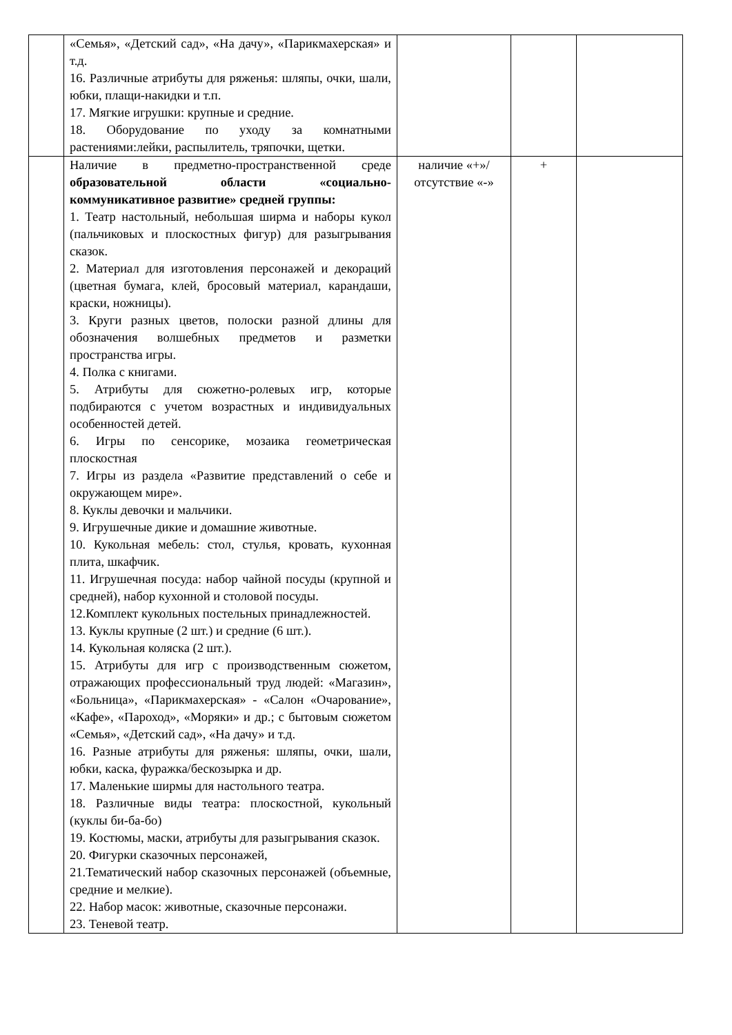| | «Семья», «Детский сад», «На дачу», «Парикмахерская» и т.д. 16. Различные атрибуты для ряженья: шляпы, очки, шали, юбки, плащи-накидки и т.п. 17. Мягкие игрушки: крупные и средние. 18. Оборудование по уходу за комнатными растениями:лейки, распылитель, тряпочки, щетки. | | | |
| | Наличие в предметно-пространственной среде образовательной области «социально-коммуникативное развитие» средней группы: 1. Театр настольный, небольшая ширма и наборы кукол (пальчиковых и плоскостных фигур) для разыгрывания сказок. 2. Материал для изготовления персонажей и декораций (цветная бумага, клей, бросовый материал, карандаши, краски, ножницы). 3. Круги разных цветов, полоски разной длины для обозначения волшебных предметов и разметки пространства игры. 4. Полка с книгами. 5. Атрибуты для сюжетно-ролевых игр, которые подбираются с учетом возрастных и индивидуальных особенностей детей. 6. Игры по сенсорике, мозаика геометрическая плоскостная 7. Игры из раздела «Развитие представлений о себе и окружающем мире». 8. Куклы девочки и мальчики. 9. Игрушечные дикие и домашние животные. 10. Кукольная мебель: стол, стулья, кровать, кухонная плита, шкафчик. 11. Игрушечная посуда: набор чайной посуды (крупной и средней), набор кухонной и столовой посуды. 12.Комплект кукольных постельных принадлежностей. 13. Куклы крупные (2 шт.) и средние (6 шт.). 14. Кукольная коляска (2 шт.). 15. Атрибуты для игр с производственным сюжетом, отражающих профессиональный труд людей: «Магазин», «Больница», «Парикмахерская» - «Салон «Очарование», «Кафе», «Пароход», «Моряки» и др.; с бытовым сюжетом «Семья», «Детский сад», «На дачу» и т.д. 16. Разные атрибуты для ряженья: шляпы, очки, шали, юбки, каска, фуражка/бескозырка и др. 17. Маленькие ширмы для настольного театра. 18. Различные виды театра: плоскостной, кукольный (куклы би-ба-бо) 19. Костюмы, маски, атрибуты для разыгрывания сказок. 20. Фигурки сказочных персонажей, 21.Тематический набор сказочных персонажей (объемные, средние и мелкие). 22. Набор масок: животные, сказочные персонажи. 23. Теневой театр. | наличие «+»/ отсутствие «-» | + | |